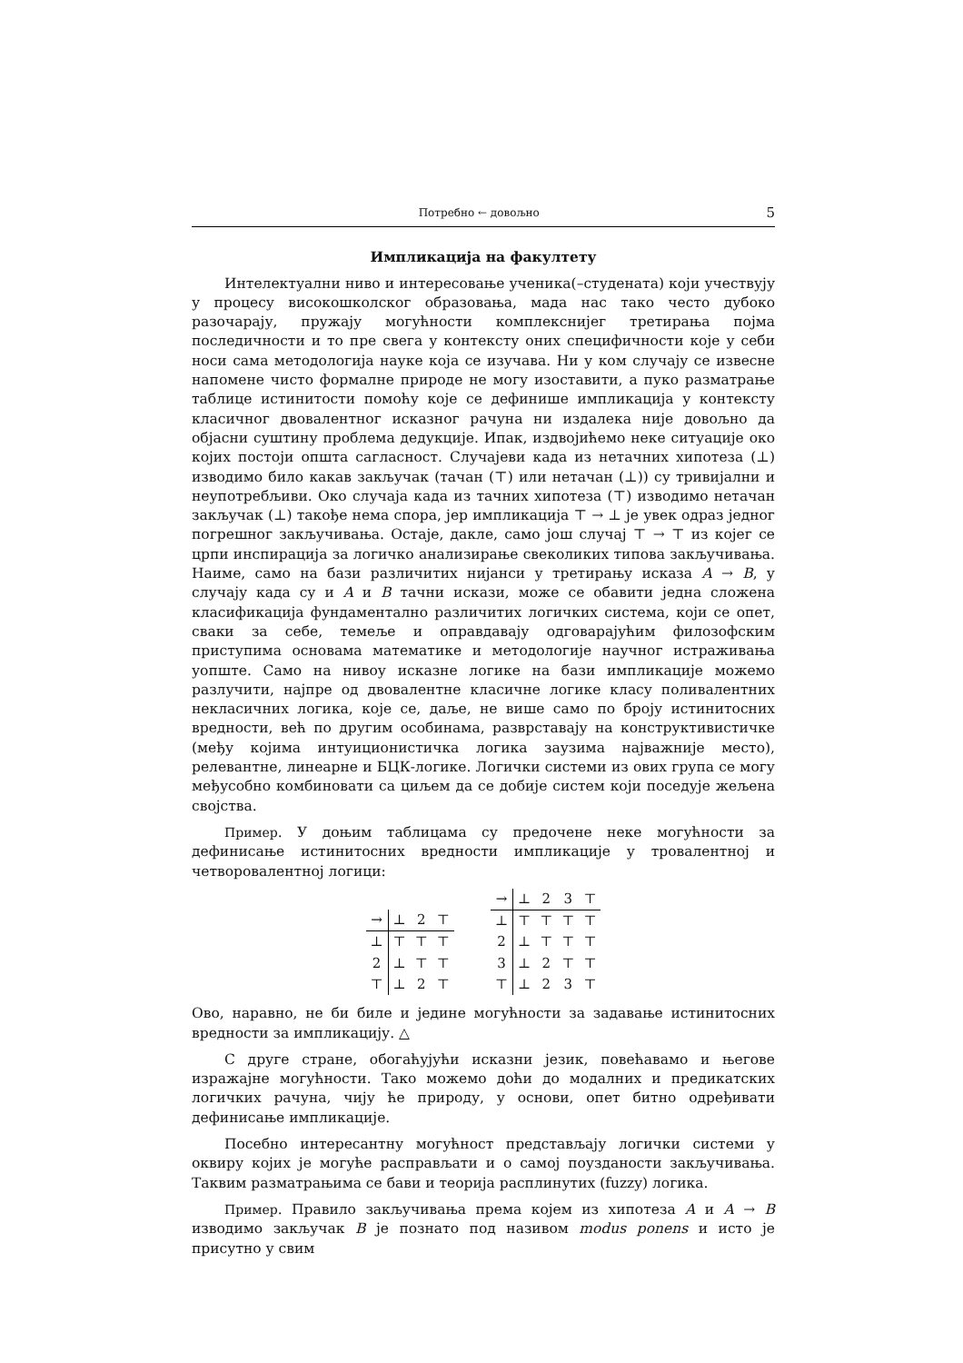Потребно ← довољно 5
Импликација на факултету
Интелектуални ниво и интересовање ученика(–студената) који учествују у процесу високошколског образовања, мада нас тако често дубоко разочарају, пружају могућности комплекснијег третирања појма последичности и то пре свега у контексту оних специфичности које у себи носи сама методологија науке која се изучава. Ни у ком случају се извесне напомене чисто формалне природе не могу изоставити, а пуко разматрање таблице истинитости помоћу које се дефинише импликација у контексту класичног двовалентног исказног рачуна ни издалека није довољно да објасни суштину проблема дедукције. Ипак, издвојићемо неке ситуације око којих постоји општа сагласност. Случајеви када из нетачних хипотеза (⊥) изводимо било какав закључак (тачан (⊤) или нетачан (⊥)) су тривијални и неупотребљиви. Око случаја када из тачних хипотеза (⊤) изводимо нетачан закључак (⊥) такође нема спора, јер импликација ⊤ → ⊥ је увек одраз једног погрешног закључивања. Остаје, дакле, само још случај ⊤ → ⊤ из којег се црпи инспирација за логичко анализирање свеколиких типова закључивања. Наиме, само на бази различитих нијанси у третирању исказа A → B, у случају када су и A и B тачни искази, може се обавити једна сложена класификација фундаментално различитих логичких система, који се опет, сваки за себе, темеље и оправдавају одговарајућим филозофским приступима основама математике и методологије научног истраживања уопште. Само на нивоу исказне логике на бази импликације можемо разлучити, најпре од двовалентне класичне логике класу поливалентних некласичних логика, које се, даље, не више само по броју истинитосних вредности, већ по другим особинама, разврставају на конструктивистичке (међу којима интуиционистичка логика заузима најважније место), релевантне, линеарне и БЦК-логике. Логички системи из ових група се могу међусобно комбиновати са циљем да се добије систем који поседује жељена својства.
Пример. У доњим таблицама су предочене неке могућности за дефинисање истинитосних вредности импликације у тровалентној и четворовалентној логици:
| → | ⊥ | 2 | ⊤ |
| --- | --- | --- | --- |
| ⊥ | ⊤ | ⊤ | ⊤ |
| 2 | ⊥ | ⊤ | ⊤ |
| ⊤ | ⊥ | 2 | ⊤ |
| → | ⊥ | 2 | 3 | ⊤ |
| --- | --- | --- | --- | --- |
| ⊥ | ⊤ | ⊤ | ⊤ | ⊤ |
| 2 | ⊥ | ⊤ | ⊤ | ⊤ |
| 3 | ⊥ | 2 | ⊤ | ⊤ |
| ⊤ | ⊥ | 2 | 3 | ⊤ |
Ово, наравно, не би биле и једине могућности за задавање истинитосних вредности за импликацију. △
С друге стране, обогаћујући исказни језик, повећавамо и његове изражајне могућности. Тако можемо доћи до модалних и предикатских логичких рачуна, чију ће природу, у основи, опет битно одређивати дефинисање импликације.
Посебно интересантну могућност представљају логички системи у оквиру којих је могуће расправљати и о самој поузданости закључивања. Таквим разматрањима се бави и теорија расплинутих (fuzzy) логика.
Пример. Правило закључивања према којем из хипотеза A и A → B изводимо закључак B је познато под називом modus ponens и исто је присутно у свим